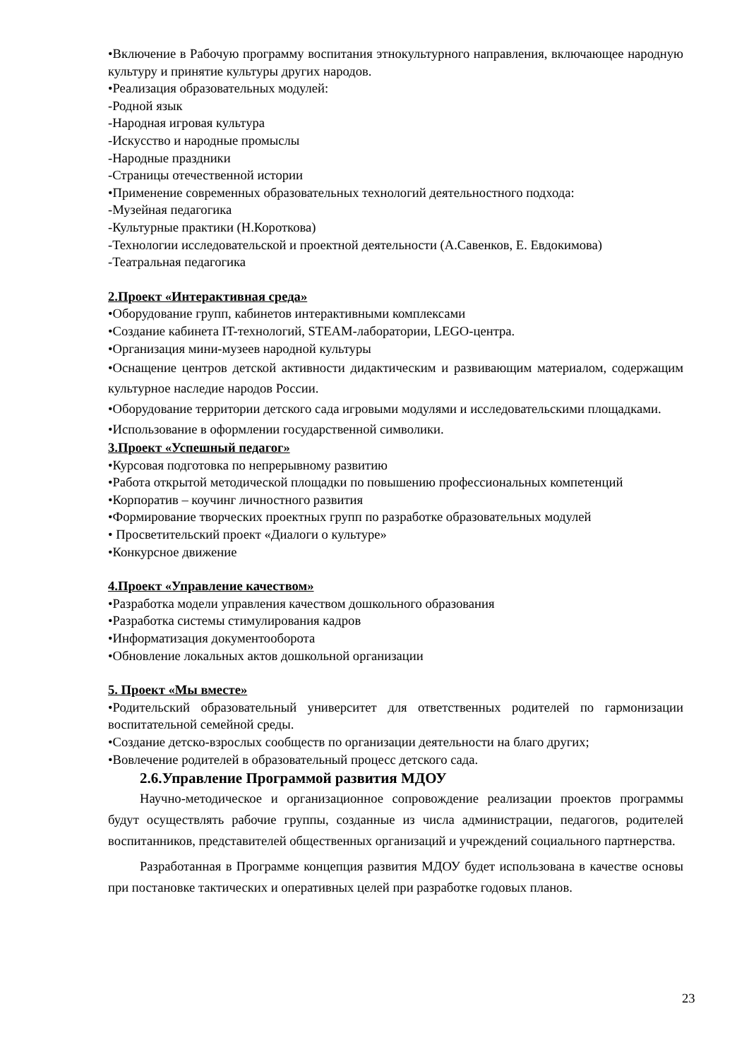•Включение в Рабочую программу воспитания этнокультурного направления, включающее народную культуру и принятие культуры других народов.
•Реализация образовательных модулей:
-Родной язык
-Народная игровая культура
-Искусство и народные промыслы
-Народные праздники
-Страницы отечественной истории
•Применение современных образовательных технологий деятельностного подхода:
-Музейная педагогика
-Культурные практики (Н.Короткова)
-Технологии исследовательской и проектной деятельности (А.Савенков, Е. Евдокимова)
-Театральная педагогика
2.Проект «Интерактивная среда»
•Оборудование групп, кабинетов интерактивными комплексами
•Создание кабинета IT-технологий, STEAM-лаборатории, LEGO-центра.
•Организация мини-музеев народной культуры
•Оснащение центров детской активности дидактическим и развивающим материалом, содержащим культурное наследие народов России.
•Оборудование территории детского сада игровыми модулями и исследовательскими площадками.
•Использование в оформлении государственной символики.
3.Проект «Успешный педагог»
•Курсовая подготовка по непрерывному развитию
•Работа открытой методической площадки по повышению профессиональных компетенций
•Корпоратив – коучинг личностного развития
•Формирование творческих проектных групп по разработке образовательных модулей
• Просветительский проект «Диалоги о культуре»
•Конкурсное движение
4.Проект «Управление качеством»
•Разработка модели управления качеством дошкольного образования
•Разработка системы стимулирования кадров
•Информатизация документооборота
•Обновление локальных актов дошкольной организации
5. Проект «Мы вместе»
•Родительский образовательный университет для ответственных родителей по гармонизации воспитательной семейной среды.
•Создание детско-взрослых сообществ по организации деятельности на благо других;
•Вовлечение родителей в образовательный процесс детского сада.
2.6.Управление Программой развития МДОУ
Научно-методическое и организационное сопровождение реализации проектов программы будут осуществлять рабочие группы, созданные из числа администрации, педагогов, родителей воспитанников, представителей общественных организаций и учреждений социального партнерства.
Разработанная в Программе концепция развития МДОУ будет использована в качестве основы при постановке тактических и оперативных целей при разработке годовых планов.
23